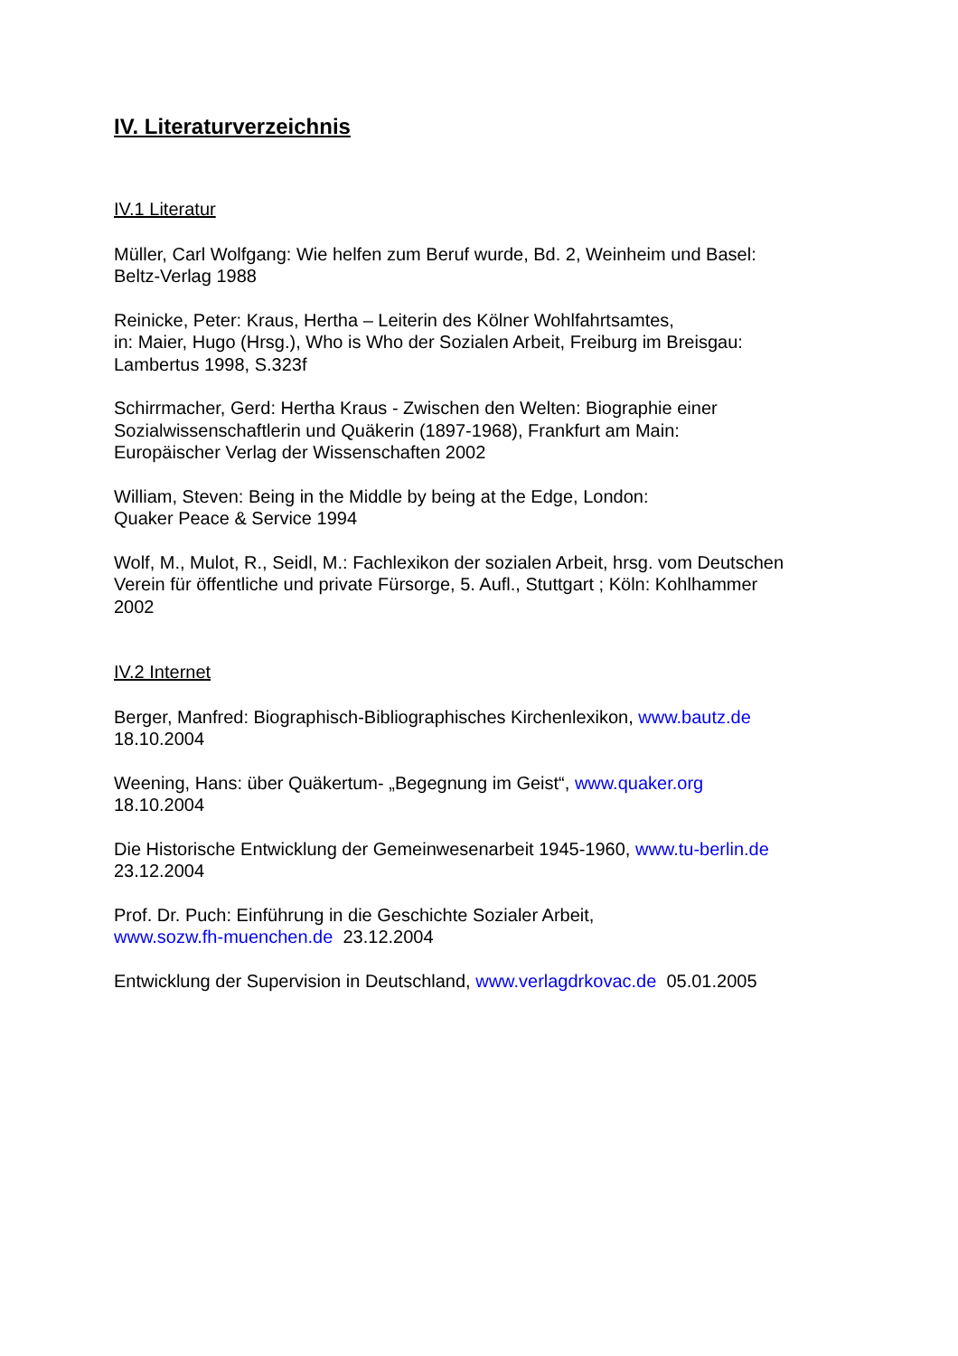IV. Literaturverzeichnis
IV.1 Literatur
Müller, Carl Wolfgang: Wie helfen zum Beruf wurde, Bd. 2, Weinheim und Basel:
Beltz-Verlag 1988
Reinicke, Peter: Kraus, Hertha – Leiterin des Kölner Wohlfahrtsamtes,
in: Maier, Hugo (Hrsg.), Who is Who der Sozialen Arbeit, Freiburg im Breisgau:
Lambertus 1998, S.323f
Schirrmacher, Gerd: Hertha Kraus - Zwischen den Welten: Biographie einer
Sozialwissenschaftlerin und Quäkerin (1897-1968), Frankfurt am Main:
Europäischer Verlag der Wissenschaften 2002
William, Steven: Being in the Middle by being at the Edge, London:
Quaker Peace & Service 1994
Wolf, M., Mulot, R., Seidl, M.: Fachlexikon der sozialen Arbeit, hrsg. vom Deutschen
Verein für öffentliche und private Fürsorge, 5. Aufl., Stuttgart ; Köln: Kohlhammer
2002
IV.2 Internet
Berger, Manfred: Biographisch-Bibliographisches Kirchenlexikon, www.bautz.de
18.10.2004
Weening, Hans: über Quäkertum- „Begegnung im Geist“, www.quaker.org
18.10.2004
Die Historische Entwicklung der Gemeinwesenarbeit 1945-1960, www.tu-berlin.de
23.12.2004
Prof. Dr. Puch: Einführung in die Geschichte Sozialer Arbeit,
www.sozw.fh-muenchen.de 23.12.2004
Entwicklung der Supervision in Deutschland, www.verlagdrkovac.de 05.01.2005